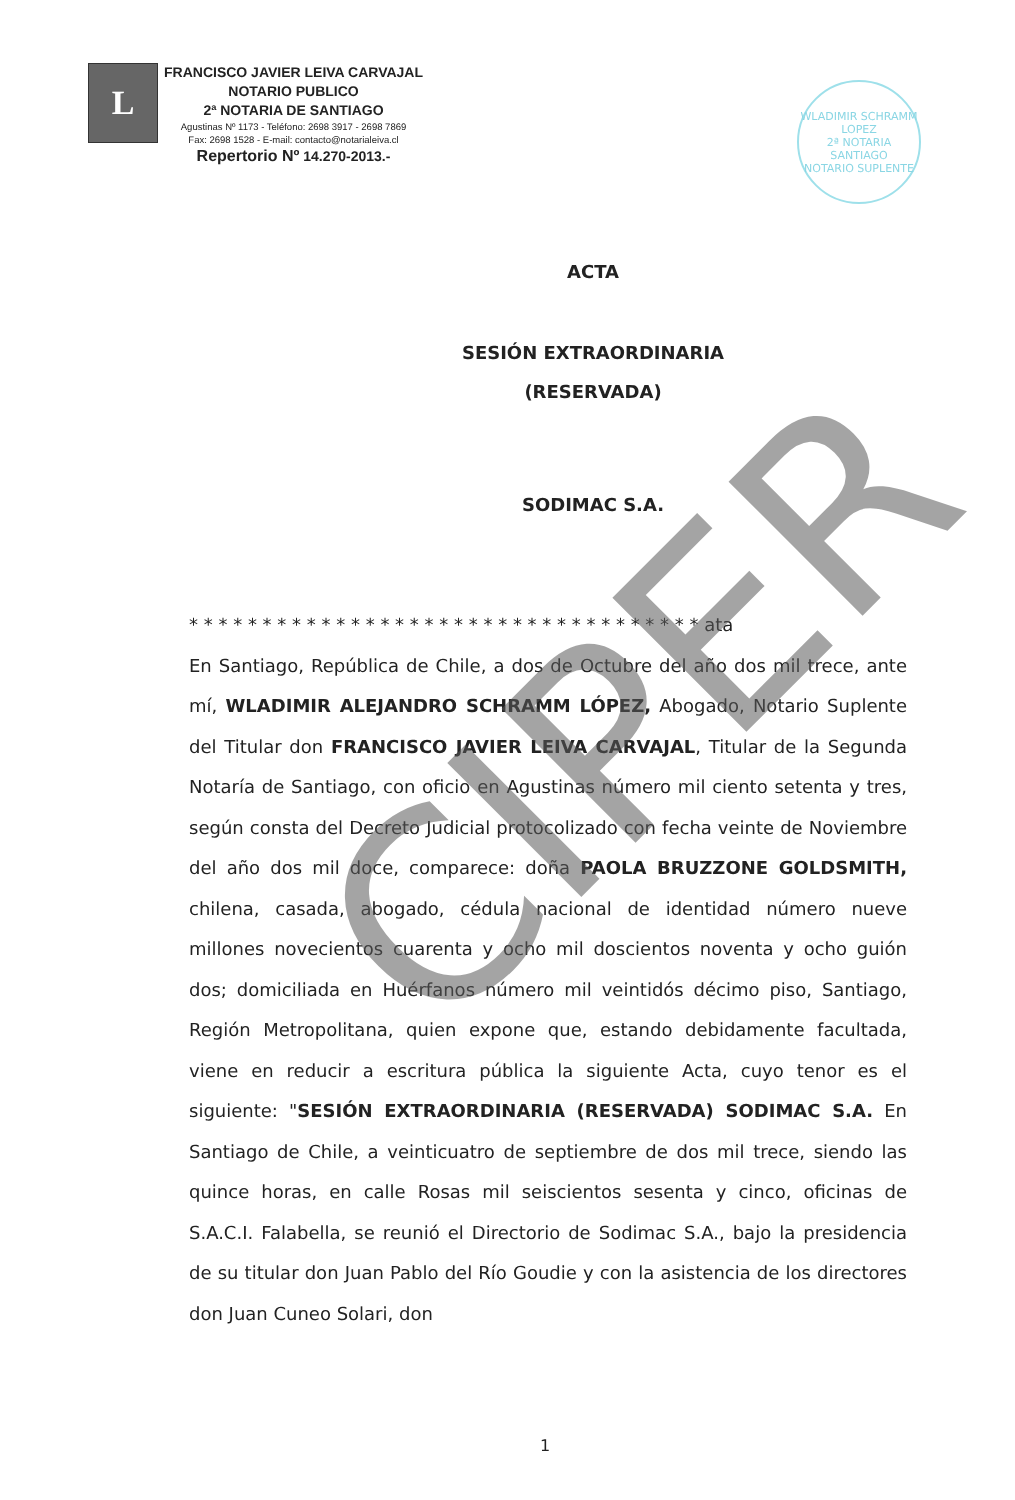L
FRANCISCO JAVIER LEIVA CARVAJAL
NOTARIO PUBLICO
2ª NOTARIA DE SANTIAGO
Agustinas Nº 1173 - Teléfono: 2698 3917 - 2698 7869
Fax: 2698 1528 - E-mail: contacto@notarialeiva.cl
Repertorio Nº 14.270-2013.-
WLADIMIR SCHRAMM LOPEZ
2ª NOTARIA SANTIAGO
NOTARIO SUPLENTE
ACTA
SESIÓN EXTRAORDINARIA
(RESERVADA)
SODIMAC S.A.
* * * * * * * * * * * * * * * * * * * * * * * * * * * * * * * * * * * ata
En Santiago, República de Chile, a dos de Octubre del año dos mil trece, ante mí, WLADIMIR ALEJANDRO SCHRAMM LÓPEZ, Abogado, Notario Suplente del Titular don FRANCISCO JAVIER LEIVA CARVAJAL, Titular de la Segunda Notaría de Santiago, con oficio en Agustinas número mil ciento setenta y tres, según consta del Decreto Judicial protocolizado con fecha veinte de Noviembre del año dos mil doce, comparece: doña PAOLA BRUZZONE GOLDSMITH, chilena, casada, abogado, cédula nacional de identidad número nueve millones novecientos cuarenta y ocho mil doscientos noventa y ocho guión dos; domiciliada en Huérfanos número mil veintidós décimo piso, Santiago, Región Metropolitana, quien expone que, estando debidamente facultada, viene en reducir a escritura pública la siguiente Acta, cuyo tenor es el siguiente: "SESIÓN EXTRAORDINARIA (RESERVADA) SODIMAC S.A. En Santiago de Chile, a veinticuatro de septiembre de dos mil trece, siendo las quince horas, en calle Rosas mil seiscientos sesenta y cinco, oficinas de S.A.C.I. Falabella, se reunió el Directorio de Sodimac S.A., bajo la presidencia de su titular don Juan Pablo del Río Goudie y con la asistencia de los directores don Juan Cuneo Solari, don
CIPER
1